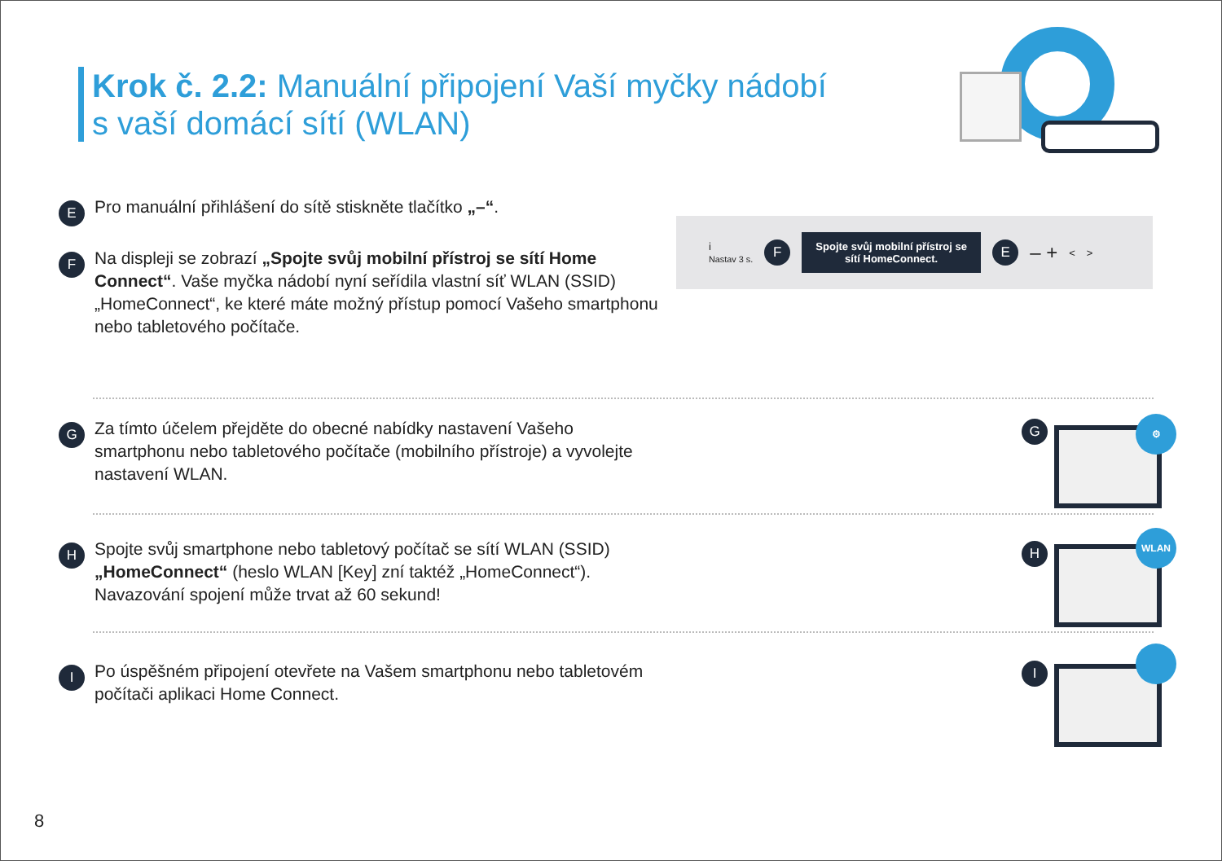Krok č. 2.2: Manuální připojení Vaší myčky nádobí
s vaší domácí sítí (WLAN)
E Pro manuální přihlášení do sítě stiskněte tlačítko „–“.
F Na displeji se zobrazí „Spojte svůj mobilní přístroj se sítí Home Connect“. Vaše myčka nádobí nyní seřídila vlastní síť WLAN (SSID) „HomeConnect“, ke které máte možný přístup pomocí Vašeho smartphonu nebo tabletového počítače.
i
Nastav 3 s. F
Spojte svůj mobilní přístroj se sítí HomeConnect.
E – + < >
G Za tímto účelem přejděte do obecné nabídky nastavení Vašeho smartphonu nebo tabletového počítače (mobilního přístroje) a vyvolejte nastavení WLAN.
⚙
G
H Spojte svůj smartphone nebo tabletový počítač se sítí WLAN (SSID) „HomeConnect“ (heslo WLAN [Key] zní taktéž „HomeConnect“). Navazování spojení může trvat až 60 sekund!
WLAN
H
I Po úspěšném připojení otevřete na Vašem smartphonu nebo tabletovém počítači aplikaci Home Connect.
I
8